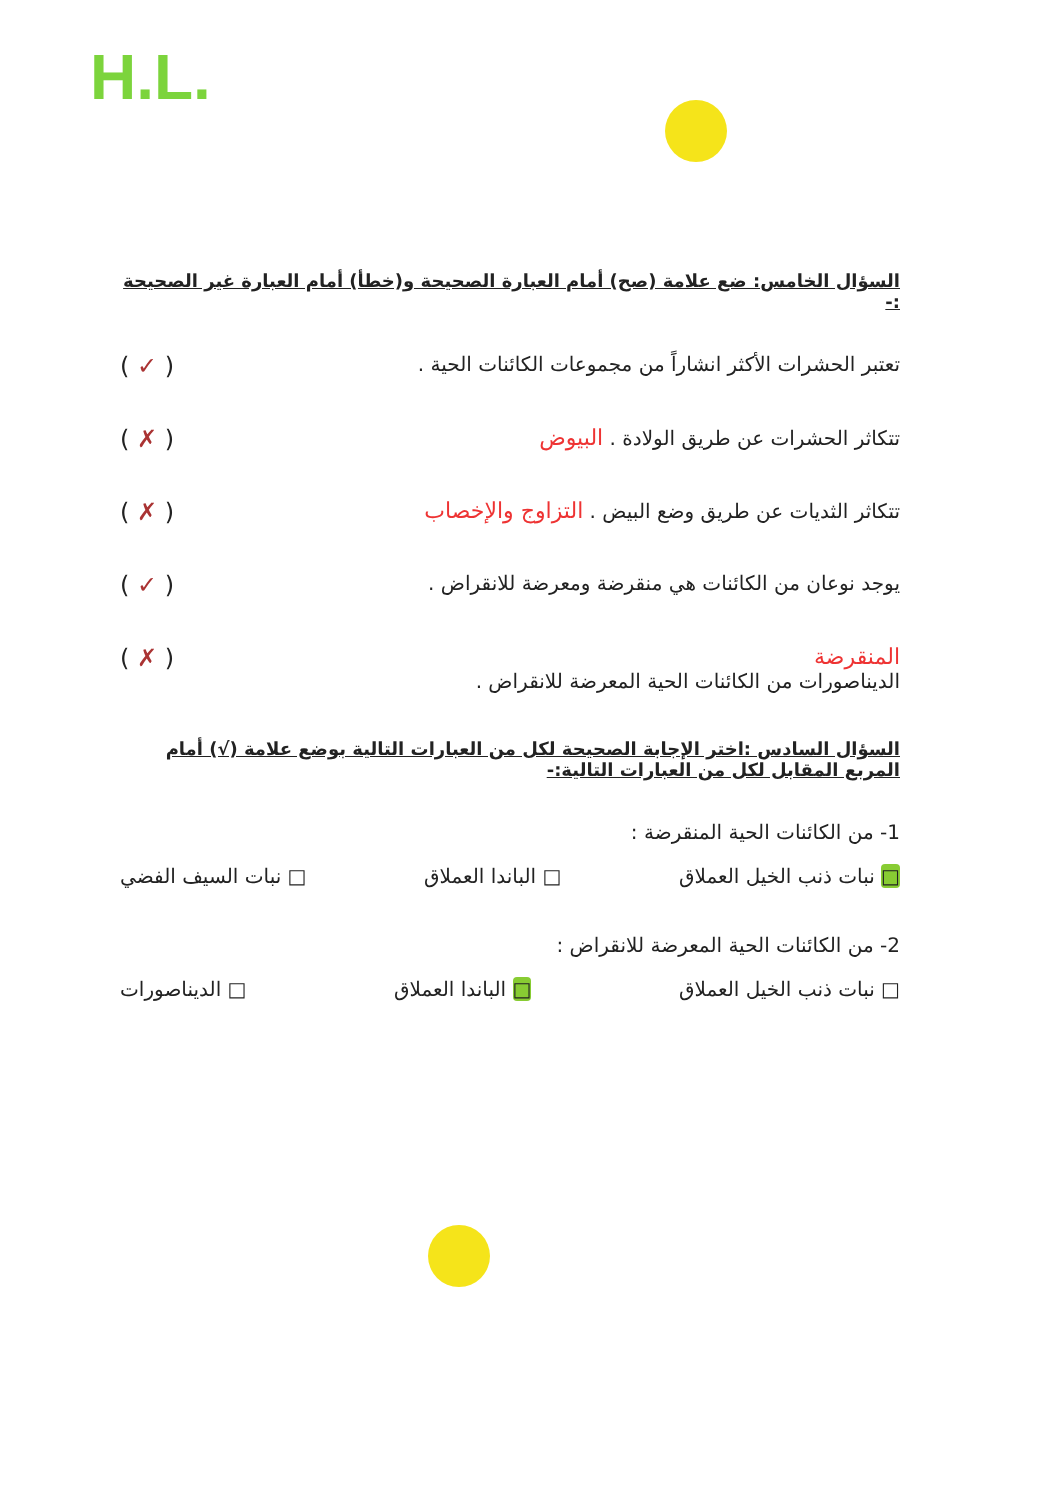H.L.
السؤال الخامس: ضع علامة (صح) أمام العبارة الصحيحة و(خطأ) أمام العبارة غير الصحيحة :-
تعتبر الحشرات الأكثر انشاراً من مجموعات الكائنات الحية . ( ✓ )
تتكاثر الحشرات عن طريق الولادة . البيوض ( ✗ )
تتكاثر الثديات عن طريق وضع البيض . التزاوج والإخصاب ( ✗ )
يوجد نوعان من الكائنات هي منقرضة ومعرضة للانقراض . ( ✓ )
المنقرضة
الديناصورات من الكائنات الحية المعرضة للانقراض . ( ✗ )
السؤال السادس :اختر الإجابة الصحيحة لكل من العبارات التالية بوضع علامة (√) أمام المربع المقابل لكل من العبارات التالية:-
1- من الكائنات الحية المنقرضة :
□ نبات ذنب الخيل العملاق □ الباندا العملاق □ نبات السيف الفضي
2- من الكائنات الحية المعرضة للانقراض :
□ نبات ذنب الخيل العملاق □ الباندا العملاق □ الديناصورات